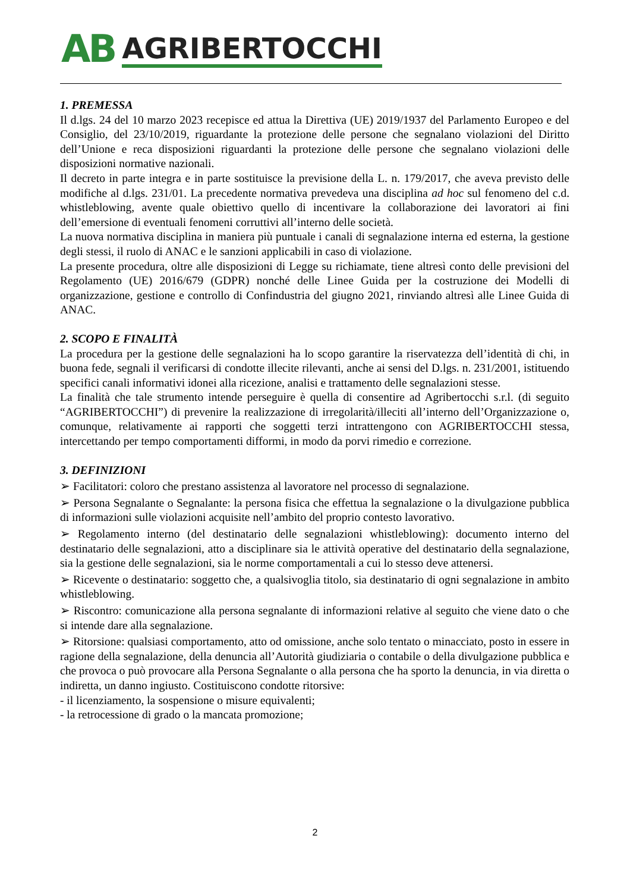AB AGRIBERTOCCHI
1. PREMESSA
Il d.lgs. 24 del 10 marzo 2023 recepisce ed attua la Direttiva (UE) 2019/1937 del Parlamento Europeo e del Consiglio, del 23/10/2019, riguardante la protezione delle persone che segnalano violazioni del Diritto dell’Unione e reca disposizioni riguardanti la protezione delle persone che segnalano violazioni delle disposizioni normative nazionali.
Il decreto in parte integra e in parte sostituisce la previsione della L. n. 179/2017, che aveva previsto delle modifiche al d.lgs. 231/01. La precedente normativa prevedeva una disciplina ad hoc sul fenomeno del c.d. whistleblowing, avente quale obiettivo quello di incentivare la collaborazione dei lavoratori ai fini dell’emersione di eventuali fenomeni corruttivi all’interno delle società.
La nuova normativa disciplina in maniera più puntuale i canali di segnalazione interna ed esterna, la gestione degli stessi, il ruolo di ANAC e le sanzioni applicabili in caso di violazione.
La presente procedura, oltre alle disposizioni di Legge su richiamate, tiene altresì conto delle previsioni del Regolamento (UE) 2016/679 (GDPR) nonché delle Linee Guida per la costruzione dei Modelli di organizzazione, gestione e controllo di Confindustria del giugno 2021, rinviando altresì alle Linee Guida di ANAC.
2. SCOPO E FINALITÀ
La procedura per la gestione delle segnalazioni ha lo scopo garantire la riservatezza dell’identità di chi, in buona fede, segnali il verificarsi di condotte illecite rilevanti, anche ai sensi del D.lgs. n. 231/2001, istituendo specifici canali informativi idonei alla ricezione, analisi e trattamento delle segnalazioni stesse.
La finalità che tale strumento intende perseguire è quella di consentire ad Agribertocchi s.r.l. (di seguito “AGRIBERTOCCHI”) di prevenire la realizzazione di irregolarità/illeciti all’interno dell’Organizzazione o, comunque, relativamente ai rapporti che soggetti terzi intrattengono con AGRIBERTOCCHI stessa, intercettando per tempo comportamenti difformi, in modo da porvi rimedio e correzione.
3. DEFINIZIONI
➢ Facilitatori: coloro che prestano assistenza al lavoratore nel processo di segnalazione.
➢ Persona Segnalante o Segnalante: la persona fisica che effettua la segnalazione o la divulgazione pubblica di informazioni sulle violazioni acquisite nell’ambito del proprio contesto lavorativo.
➢ Regolamento interno (del destinatario delle segnalazioni whistleblowing): documento interno del destinatario delle segnalazioni, atto a disciplinare sia le attività operative del destinatario della segnalazione, sia la gestione delle segnalazioni, sia le norme comportamentali a cui lo stesso deve attenersi.
➢ Ricevente o destinatario: soggetto che, a qualsivoglia titolo, sia destinatario di ogni segnalazione in ambito whistleblowing.
➢ Riscontro: comunicazione alla persona segnalante di informazioni relative al seguito che viene dato o che si intende dare alla segnalazione.
➢ Ritorsione: qualsiasi comportamento, atto od omissione, anche solo tentato o minacciato, posto in essere in ragione della segnalazione, della denuncia all’Autorità giudiziaria o contabile o della divulgazione pubblica e che provoca o può provocare alla Persona Segnalante o alla persona che ha sporto la denuncia, in via diretta o indiretta, un danno ingiusto. Costituiscono condotte ritorsive:
- il licenziamento, la sospensione o misure equivalenti;
- la retrocessione di grado o la mancata promozione;
2